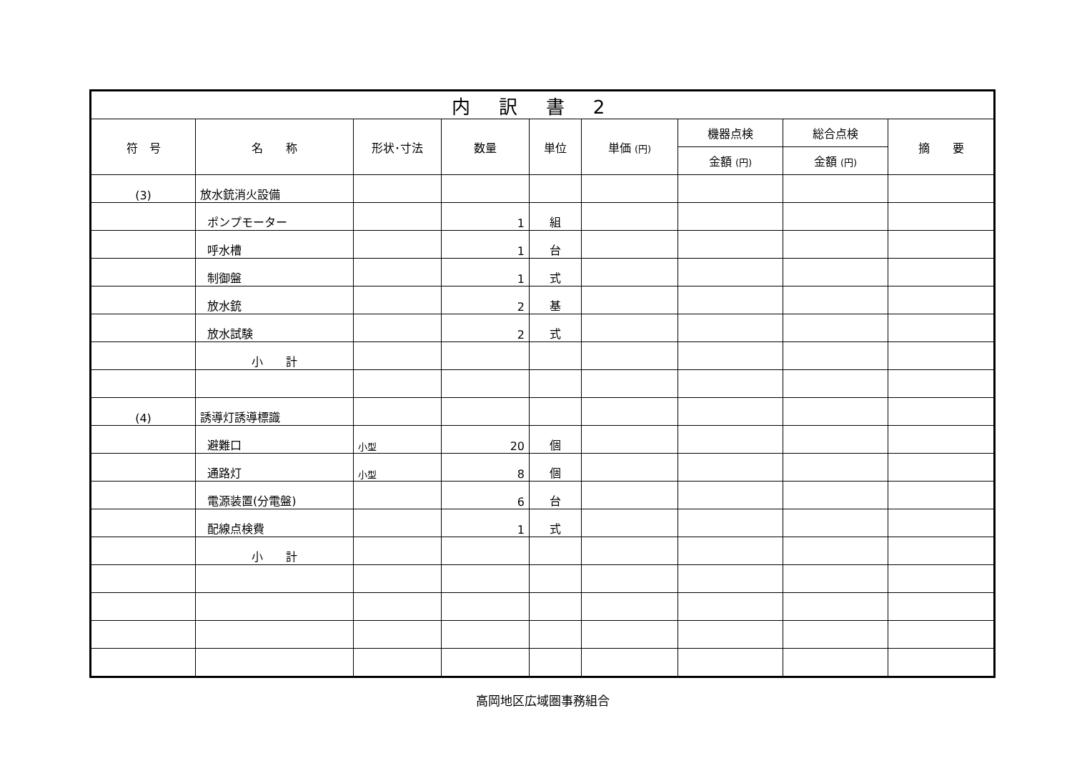| 内訳書2 | | | | | | | | |
| 符 号 | 名 称 | 形状･寸法 | 数量 | 単位 | 単価 (円) | 機器点検 | 総合点検 | 摘 要 |
| | | | | | | 金額 (円) | 金額 (円) | |
| (3) | 放水銃消火設備 | | | | | | | |
| | ポンプモーター | | 1 | 組 | | | | |
| | 呼水槽 | | 1 | 台 | | | | |
| | 制御盤 | | 1 | 式 | | | | |
| | 放水銃 | | 2 | 基 | | | | |
| | 放水試験 | | 2 | 式 | | | | |
| | 小 計 | | | | | | | |
| (4) | 誘導灯誘導標識 | | | | | | | |
| | 避難口 | 小型 | 20 | 個 | | | | |
| | 通路灯 | 小型 | 8 | 個 | | | | |
| | 電源装置(分電盤) | | 6 | 台 | | | | |
| | 配線点検費 | | 1 | 式 | | | | |
| | 小 計 | | | | | | | |
高岡地区広域圏事務組合